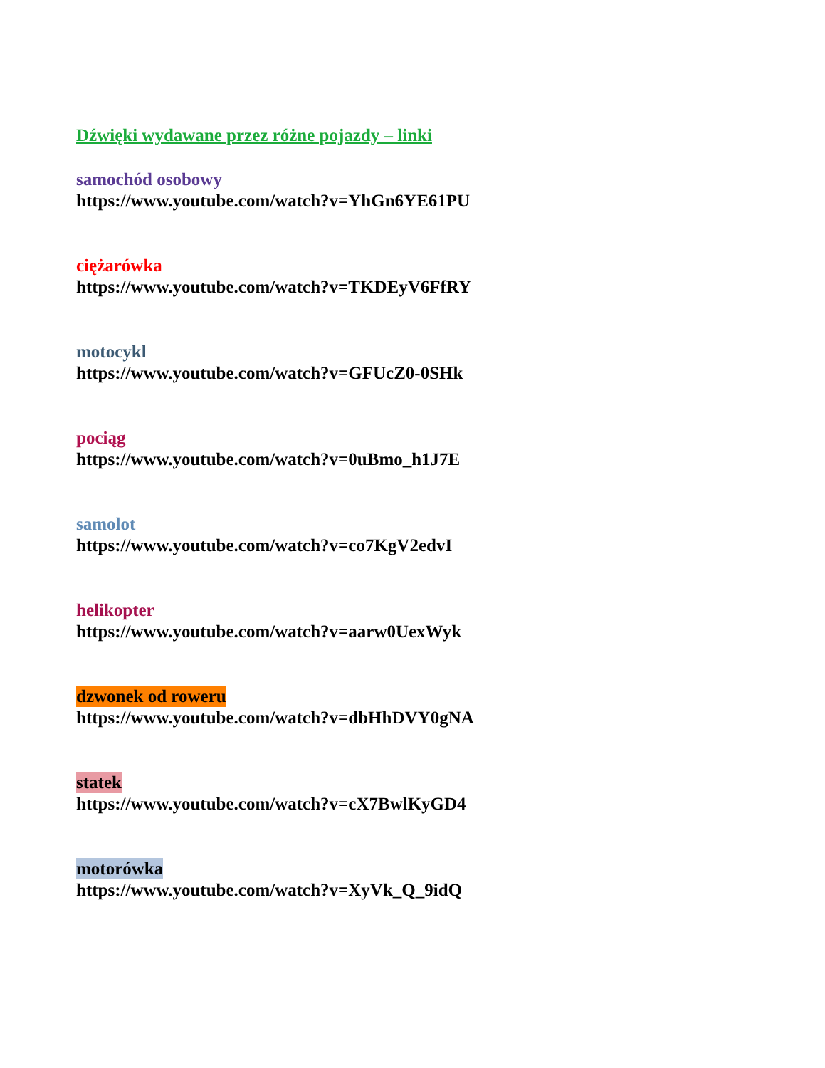Dźwięki wydawane przez różne pojazdy – linki
samochód osobowy
https://www.youtube.com/watch?v=YhGn6YE61PU
ciężarówka
https://www.youtube.com/watch?v=TKDEyV6FfRY
motocykl
https://www.youtube.com/watch?v=GFUcZ0-0SHk
pociąg
https://www.youtube.com/watch?v=0uBmo_h1J7E
samolot
https://www.youtube.com/watch?v=co7KgV2edvI
helikopter
https://www.youtube.com/watch?v=aarw0UexWyk
dzwonek od roweru
https://www.youtube.com/watch?v=dbHhDVY0gNA
statek
https://www.youtube.com/watch?v=cX7BwlKyGD4
motorówka
https://www.youtube.com/watch?v=XyVk_Q_9idQ